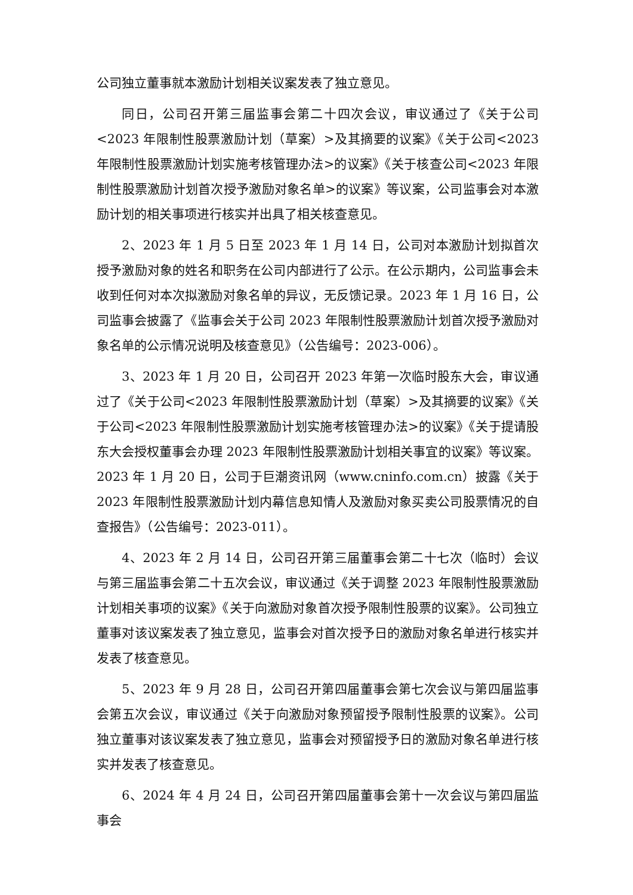公司独立董事就本激励计划相关议案发表了独立意见。
同日，公司召开第三届监事会第二十四次会议，审议通过了《关于公司<2023 年限制性股票激励计划（草案）>及其摘要的议案》《关于公司<2023 年限制性股票激励计划实施考核管理办法>的议案》《关于核查公司<2023 年限制性股票激励计划首次授予激励对象名单>的议案》等议案，公司监事会对本激励计划的相关事项进行核实并出具了相关核查意见。
2、2023 年 1 月 5 日至 2023 年 1 月 14 日，公司对本激励计划拟首次授予激励对象的姓名和职务在公司内部进行了公示。在公示期内，公司监事会未收到任何对本次拟激励对象名单的异议，无反馈记录。2023 年 1 月 16 日，公司监事会披露了《监事会关于公司 2023 年限制性股票激励计划首次授予激励对象名单的公示情况说明及核查意见》（公告编号：2023-006）。
3、2023 年 1 月 20 日，公司召开 2023 年第一次临时股东大会，审议通过了《关于公司<2023 年限制性股票激励计划（草案）>及其摘要的议案》《关于公司<2023 年限制性股票激励计划实施考核管理办法>的议案》《关于提请股东大会授权董事会办理 2023 年限制性股票激励计划相关事宜的议案》等议案。2023 年 1 月 20 日，公司于巨潮资讯网（www.cninfo.com.cn）披露《关于 2023 年限制性股票激励计划内幕信息知情人及激励对象买卖公司股票情况的自查报告》（公告编号：2023-011）。
4、2023 年 2 月 14 日，公司召开第三届董事会第二十七次（临时）会议与第三届监事会第二十五次会议，审议通过《关于调整 2023 年限制性股票激励计划相关事项的议案》《关于向激励对象首次授予限制性股票的议案》。公司独立董事对该议案发表了独立意见，监事会对首次授予日的激励对象名单进行核实并发表了核查意见。
5、2023 年 9 月 28 日，公司召开第四届董事会第七次会议与第四届监事会第五次会议，审议通过《关于向激励对象预留授予限制性股票的议案》。公司独立董事对该议案发表了独立意见，监事会对预留授予日的激励对象名单进行核实并发表了核查意见。
6、2024 年 4 月 24 日，公司召开第四届董事会第十一次会议与第四届监事会